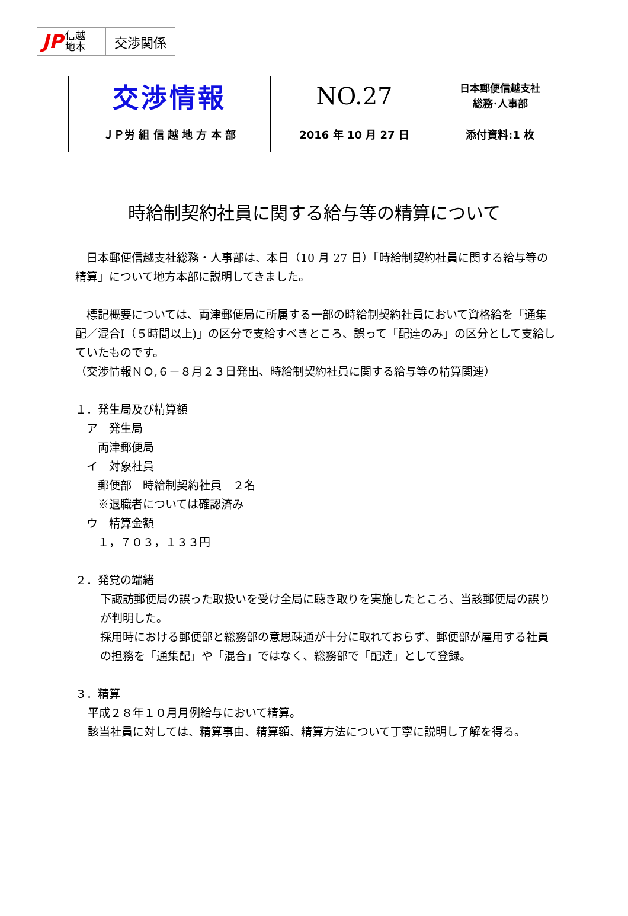JP 信越
地本
交渉関係
| 交渉情報 | NO.27 | 日本郵便信越支社 総務･人事部 |
| ＪＰ労 組 信 越 地 方 本 部 | 2016 年 10 月 27 日 | 添付資料:1 枚 |
時給制契約社員に関する給与等の精算について
　日本郵便信越支社総務・人事部は、本日（10 月 27 日）「時給制契約社員に関する給与等の精算」について地方本部に説明してきました。
　標記概要については、両津郵便局に所属する一部の時給制契約社員において資格給を「通集配／混合Ⅰ（５時間以上)」の区分で支給すべきところ、誤って「配達のみ」の区分として支給していたものです。
（交渉情報ＮＯ,６－８月２３日発出、時給制契約社員に関する給与等の精算関連）
１．発生局及び精算額
　ア　発生局
　　両津郵便局
　イ　対象社員
　　郵便部　時給制契約社員　２名
　　※退職者については確認済み
　ウ　精算金額
　　１，７０３，１３３円
２．発覚の端緒
下諏訪郵便局の誤った取扱いを受け全局に聴き取りを実施したところ、当該郵便局の誤りが判明した。
採用時における郵便部と総務部の意思疎通が十分に取れておらず、郵便部が雇用する社員の担務を「通集配」や「混合」ではなく、総務部で「配達」として登録。
３．精算
平成２８年１０月月例給与において精算。
該当社員に対しては、精算事由、精算額、精算方法について丁寧に説明し了解を得る。